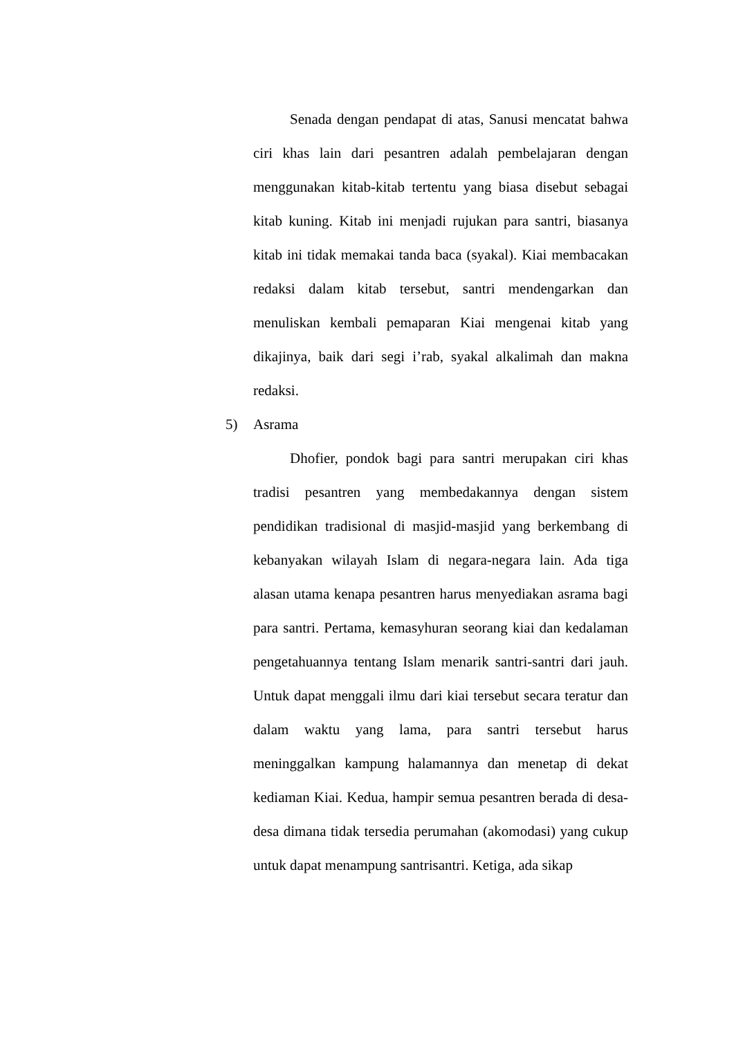Senada dengan pendapat di atas, Sanusi mencatat bahwa ciri khas lain dari pesantren adalah pembelajaran dengan menggunakan kitab-kitab tertentu yang biasa disebut sebagai kitab kuning. Kitab ini menjadi rujukan para santri, biasanya kitab ini tidak memakai tanda baca (syakal). Kiai membacakan redaksi dalam kitab tersebut, santri mendengarkan dan menuliskan kembali pemaparan Kiai mengenai kitab yang dikajinya, baik dari segi i’rab, syakal alkalimah dan makna redaksi.
5) Asrama
Dhofier, pondok bagi para santri merupakan ciri khas tradisi pesantren yang membedakannya dengan sistem pendidikan tradisional di masjid-masjid yang berkembang di kebanyakan wilayah Islam di negara-negara lain. Ada tiga alasan utama kenapa pesantren harus menyediakan asrama bagi para santri. Pertama, kemasyhuran seorang kiai dan kedalaman pengetahuannya tentang Islam menarik santri-santri dari jauh. Untuk dapat menggali ilmu dari kiai tersebut secara teratur dan dalam waktu yang lama, para santri tersebut harus meninggalkan kampung halamannya dan menetap di dekat kediaman Kiai. Kedua, hampir semua pesantren berada di desa-desa dimana tidak tersedia perumahan (akomodasi) yang cukup untuk dapat menampung santrisantri. Ketiga, ada sikap